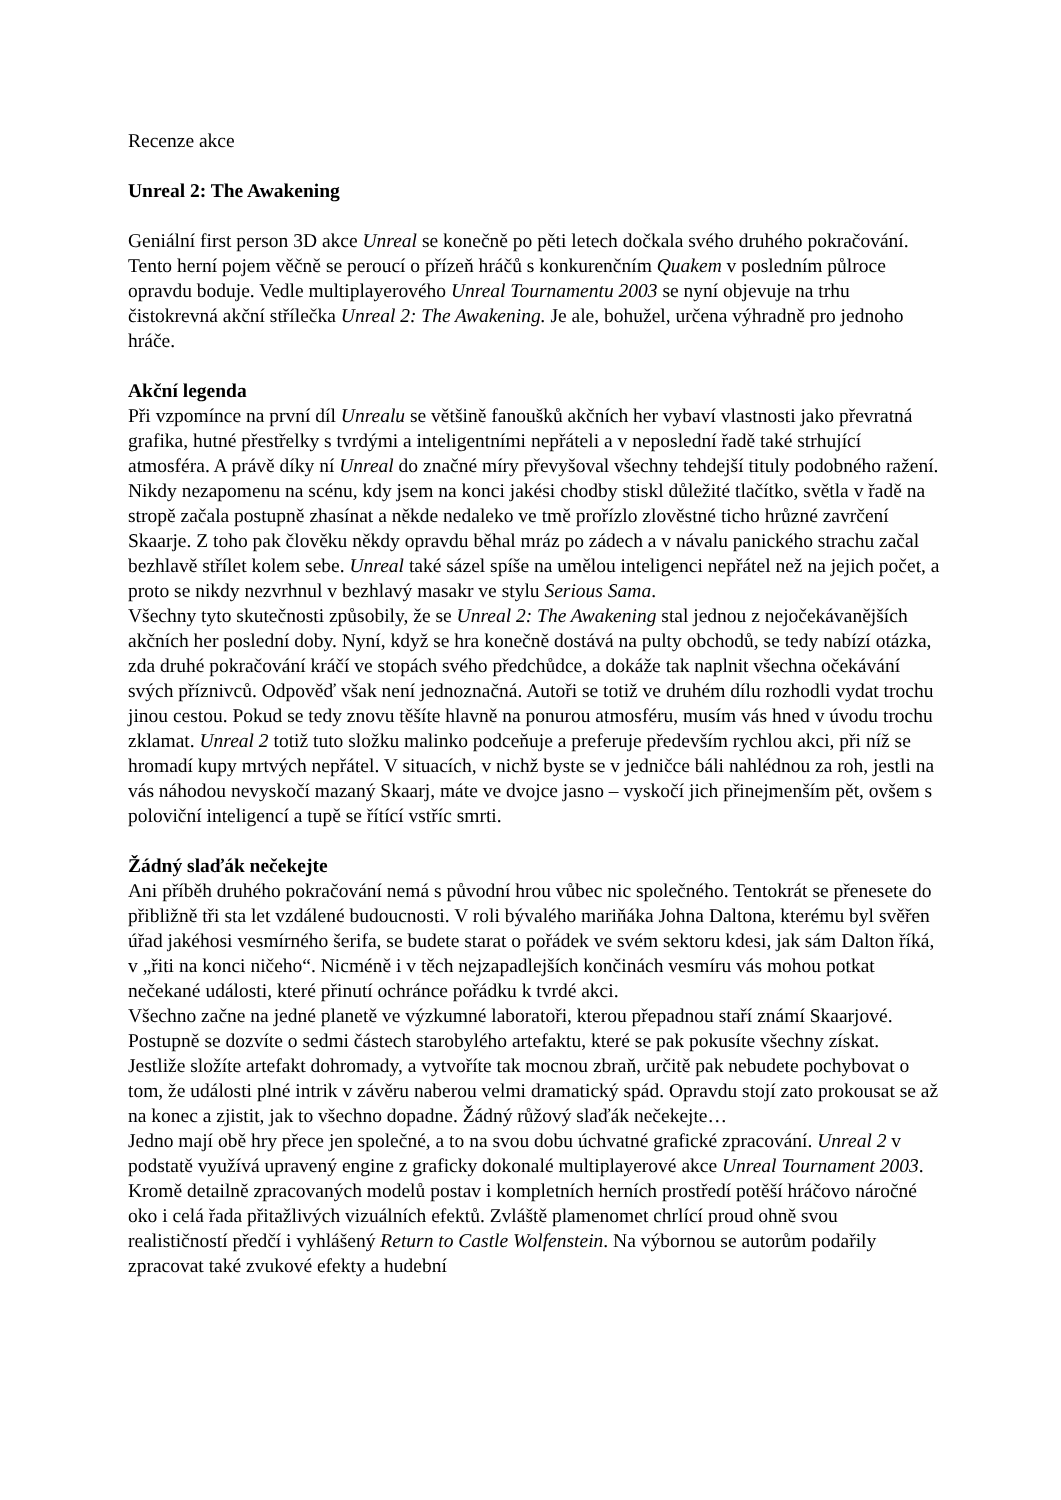Recenze akce
Unreal 2: The Awakening
Geniální first person 3D akce Unreal se konečně po pěti letech dočkala svého druhého pokračování. Tento herní pojem věčně se peroucí o přízeň hráčů s konkurenčním Quakem v posledním půlroce opravdu boduje. Vedle multiplayerového Unreal Tournamentu 2003 se nyní objevuje na trhu čistokrevná akční střílečka Unreal 2: The Awakening. Je ale, bohužel, určena výhradně pro jednoho hráče.
Akční legenda
Při vzpomínce na první díl Unrealu se většině fanoušků akčních her vybaví vlastnosti jako převratná grafika, hutné přestřelky s tvrdými a inteligentními nepřáteli a v neposlední řadě také strhující atmosféra. A právě díky ní Unreal do značné míry převyšoval všechny tehdejší tituly podobného ražení. Nikdy nezapomenu na scénu, kdy jsem na konci jakési chodby stiskl důležité tlačítko, světla v řadě na stropě začala postupně zhasínat a někde nedaleko ve tmě prořízlo zlověstné ticho hrůzné zavrčení Skaarje. Z toho pak člověku někdy opravdu běhal mráz po zádech a v návalu panického strachu začal bezhlavě střílet kolem sebe. Unreal také sázel spíše na umělou inteligenci nepřátel než na jejich počet, a proto se nikdy nezvrhnul v bezhlavý masakr ve stylu Serious Sama.
Všechny tyto skutečnosti způsobily, že se Unreal 2: The Awakening stal jednou z nejočekávanějších akčních her poslední doby. Nyní, když se hra konečně dostává na pulty obchodů, se tedy nabízí otázka, zda druhé pokračování kráčí ve stopách svého předchůdce, a dokáže tak naplnit všechna očekávání svých příznivců. Odpověď však není jednoznačná. Autoři se totiž ve druhém dílu rozhodli vydat trochu jinou cestou. Pokud se tedy znovu těšíte hlavně na ponurou atmosféru, musím vás hned v úvodu trochu zklamat. Unreal 2 totiž tuto složku malinko podceňuje a preferuje především rychlou akci, při níž se hromadí kupy mrtvých nepřátel. V situacích, v nichž byste se v jedničce báli nahlédnou za roh, jestli na vás náhodou nevyskočí mazaný Skaarj, máte ve dvojce jasno – vyskočí jich přinejmenším pět, ovšem s poloviční inteligencí a tupě se řítící vstříc smrti.
Žádný slaďák nečekejte
Ani příběh druhého pokračování nemá s původní hrou vůbec nic společného. Tentokrát se přenesete do přibližně tři sta let vzdálené budoucnosti. V roli bývalého mariňáka Johna Daltona, kterému byl svěřen úřad jakéhosi vesmírného šerifa, se budete starat o pořádek ve svém sektoru kdesi, jak sám Dalton říká, v „řiti na konci ničeho“. Nicméně i v těch nejzapadlejších končinách vesmíru vás mohou potkat nečekané události, které přinutí ochránce pořádku k tvrdé akci.
Všechno začne na jedné planetě ve výzkumné laboratoři, kterou přepadnou staří známí Skaarjové. Postupně se dozvíte o sedmi částech starobylého artefaktu, které se pak pokusíte všechny získat. Jestliže složíte artefakt dohromady, a vytvoříte tak mocnou zbraň, určitě pak nebudete pochybovat o tom, že události plné intrik v závěru naberou velmi dramatický spád. Opravdu stojí zato prokousat se až na konec a zjistit, jak to všechno dopadne. Žádný růžový slaďák nečekejte…
Jedno mají obě hry přece jen společné, a to na svou dobu úchvatné grafické zpracování. Unreal 2 v podstatě využívá upravený engine z graficky dokonalé multiplayerové akce Unreal Tournament 2003. Kromě detailně zpracovaných modelů postav i kompletních herních prostředí potěší hráčovo náročné oko i celá řada přitažlivých vizuálních efektů. Zvláště plamenomet chrlící proud ohně svou realističností předčí i vyhlášený Return to Castle Wolfenstein. Na výbornou se autorům podařily zpracovat také zvukové efekty a hudební